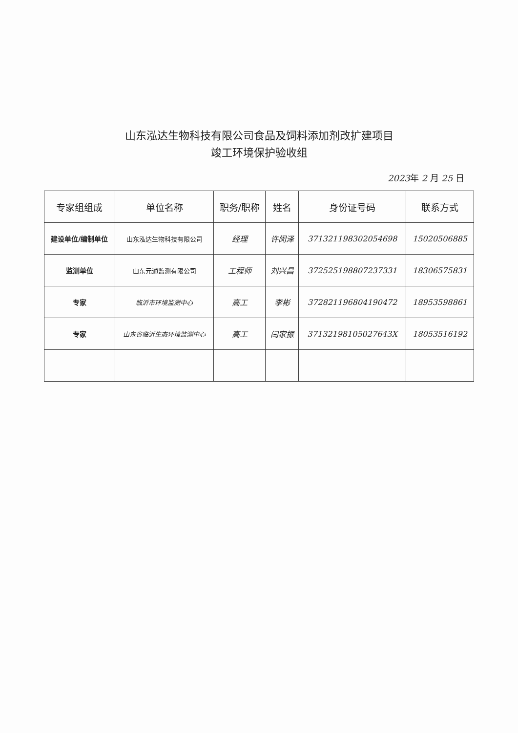山东泓达生物科技有限公司食品及饲料添加剂改扩建项目
竣工环境保护验收组
2023年 2 月 25 日
| 专家组组成 | 单位名称 | 职务/职称 | 姓名 | 身份证号码 | 联系方式 |
| --- | --- | --- | --- | --- | --- |
| 建设单位/编制单位 | 山东泓达生物科技有限公司 | 经理 | 许闵泽 | 371321198302054698 | 15020506885 |
| 监测单位 | 山东元通监测有限公司 | 工程师 | 刘兴昌 | 372525198807237331 | 18306575831 |
| 专家 | 临沂市环境监测中心 | 高工 | 李彬 | 372821196804190472 | 18953598861 |
| 专家 | 山东省临沂生态环境监测中心 | 高工 | 闫家振 | 37132198105027643X | 18053516192 |